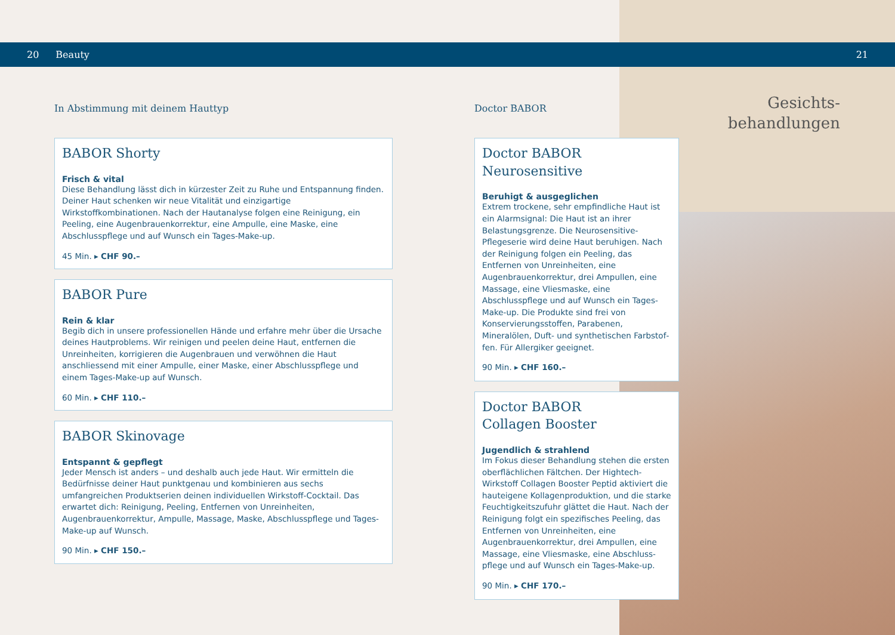20 Beauty 21
In Abstimmung mit deinem Hauttyp
BABOR Shorty
Frisch & vital
Diese Behandlung lässt dich in kürzester Zeit zu Ruhe und Entspannung finden. Deiner Haut schenken wir neue Vitalität und einzigartige Wirkstoffkombinationen. Nach der Hautanalyse folgen eine Reinigung, ein Peeling, eine Augenbrauenkor­rektur, eine Ampulle, eine Maske, eine Abschlusspflege und auf Wunsch ein Tages-Make-up.
45 Min. ▸ CHF 90.–
BABOR Pure
Rein & klar
Begib dich in unsere professionellen Hände und erfahre mehr über die Ursache deines Hautproblems. Wir reinigen und peelen deine Haut, entfernen die Unreinhei­ten, korrigieren die Augenbrauen und verwöhnen die Haut anschliessend mit einer Ampulle, einer Maske, einer Abschlusspflege und einem Tages-Make-up auf Wunsch.
60 Min. ▸ CHF 110.–
BABOR Skinovage
Entspannt & gepflegt
Jeder Mensch ist anders – und deshalb auch jede Haut. Wir ermitteln die Bedürf­nisse deiner Haut punktgenau und kombinieren aus sechs umfangreichen Produkt­serien deinen individuellen Wirkstoff-Cocktail. Das erwartet dich: Reinigung, Peeling, Entfernen von Unreinheiten, Augenbrauenkorrektur, Ampulle, Massage, Maske, Abschlusspflege und Tages-Make-up auf Wunsch.
90 Min. ▸ CHF 150.–
Doctor BABOR
Doctor BABOR
Neurosensitive
Beruhigt & ausgeglichen
Extrem trockene, sehr empfindliche Haut ist ein Alarmsignal: Die Haut ist an ihrer Belastungs­grenze. Die Neurosensitive-Pflegeserie wird deine Haut beruhigen. Nach der Reinigung folgen ein Peeling, das Entfernen von Unreinheiten, eine Augenbrauenkorrektur, drei Ampullen, eine Mas­sage, eine Vliesmaske, eine Abschlusspflege und auf Wunsch ein Tages-Make-up. Die Produkte sind frei von Konservierungsstoffen, Parabenen, Mineralölen, Duft- und synthetischen Farbstof­fen. Für Allergiker geeignet.
90 Min. ▸ CHF 160.–
Doctor BABOR
Collagen Booster
Jugendlich & strahlend
Im Fokus dieser Behandlung stehen die ersten oberflächlichen Fältchen. Der Hightech-Wirkstoff Collagen Booster Peptid aktiviert die hauteigene Kollagenproduktion, und die starke Feuchtigkeits­zufuhr glättet die Haut. Nach der Reinigung folgt ein spezifisches Peeling, das Entfernen von Unrein­heiten, eine Augenbrauenkorrektur, drei Ampullen, eine Massage, eine Vliesmaske, eine Abschluss­pflege und auf Wunsch ein Tages-Make-up.
90 Min. ▸ CHF 170.–
Gesichts-
behandlungen